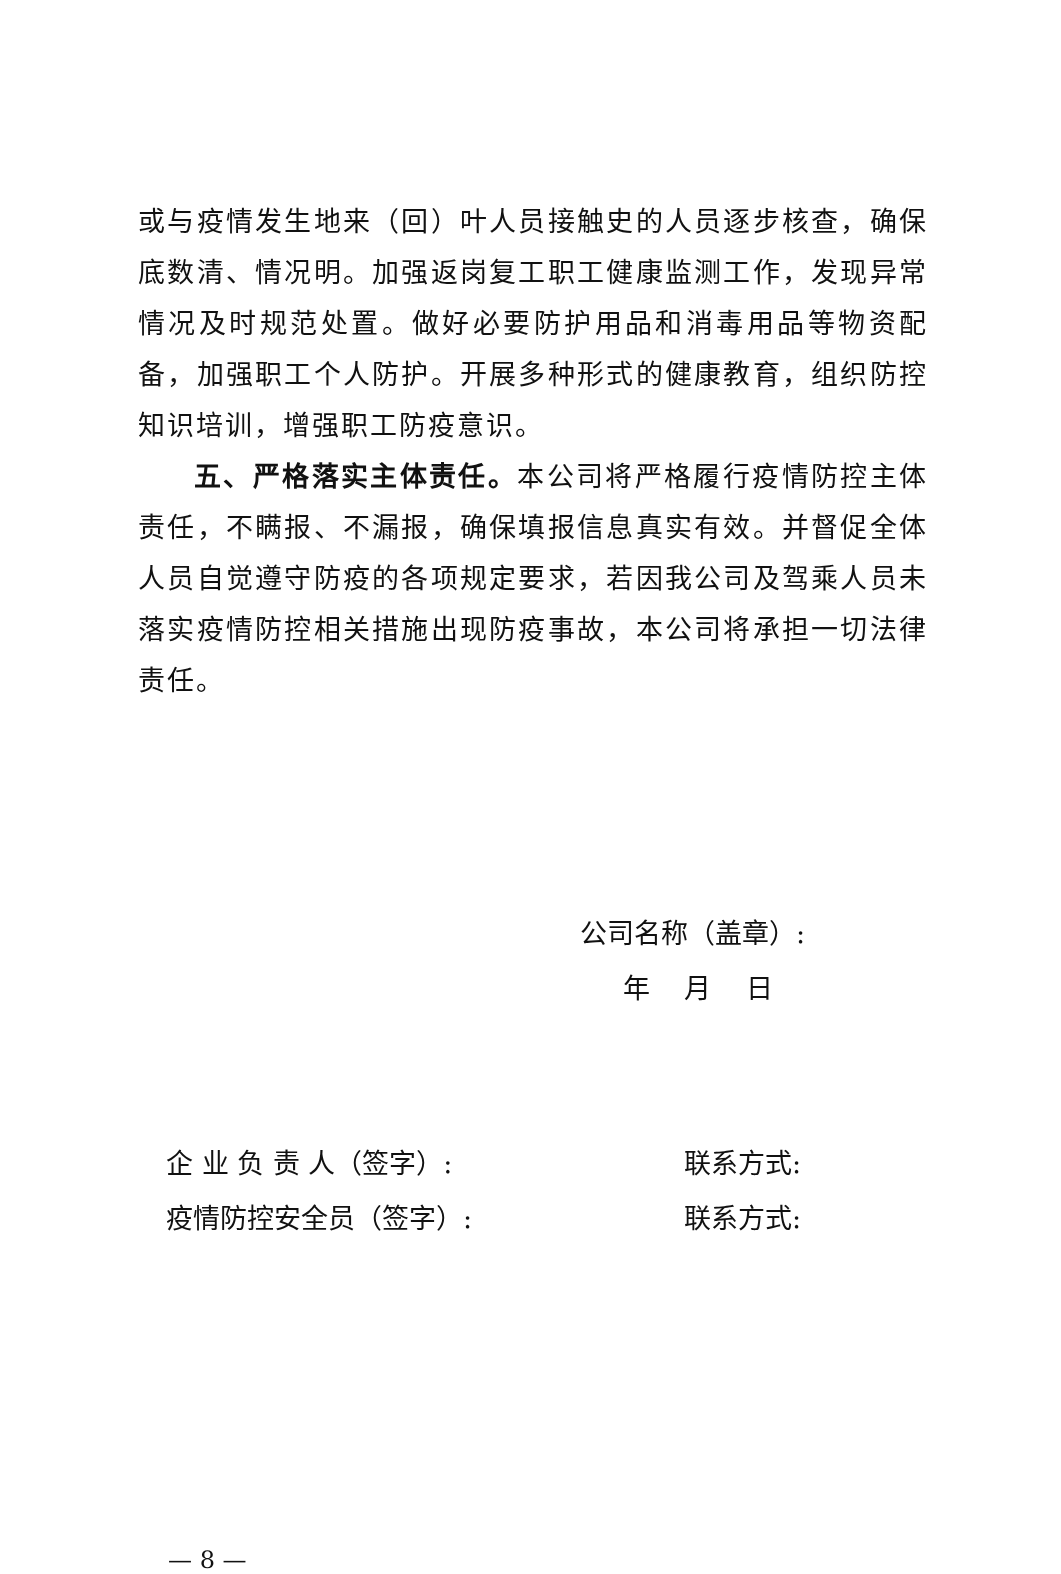或与疫情发生地来（回）叶人员接触史的人员逐步核查，确保底数清、情况明。加强返岗复工职工健康监测工作，发现异常情况及时规范处置。做好必要防护用品和消毒用品等物资配备，加强职工个人防护。开展多种形式的健康教育，组织防控知识培训，增强职工防疫意识。
五、严格落实主体责任。本公司将严格履行疫情防控主体责任，不瞒报、不漏报，确保填报信息真实有效。并督促全体人员自觉遵守防疫的各项规定要求，若因我公司及驾乘人员未落实疫情防控相关措施出现防疫事故，本公司将承担一切法律责任。
公司名称（盖章）:
年 月 日
企 业 负 责 人（签字）: 联系方式:
疫情防控安全员（签字）: 联系方式:
— 8 —